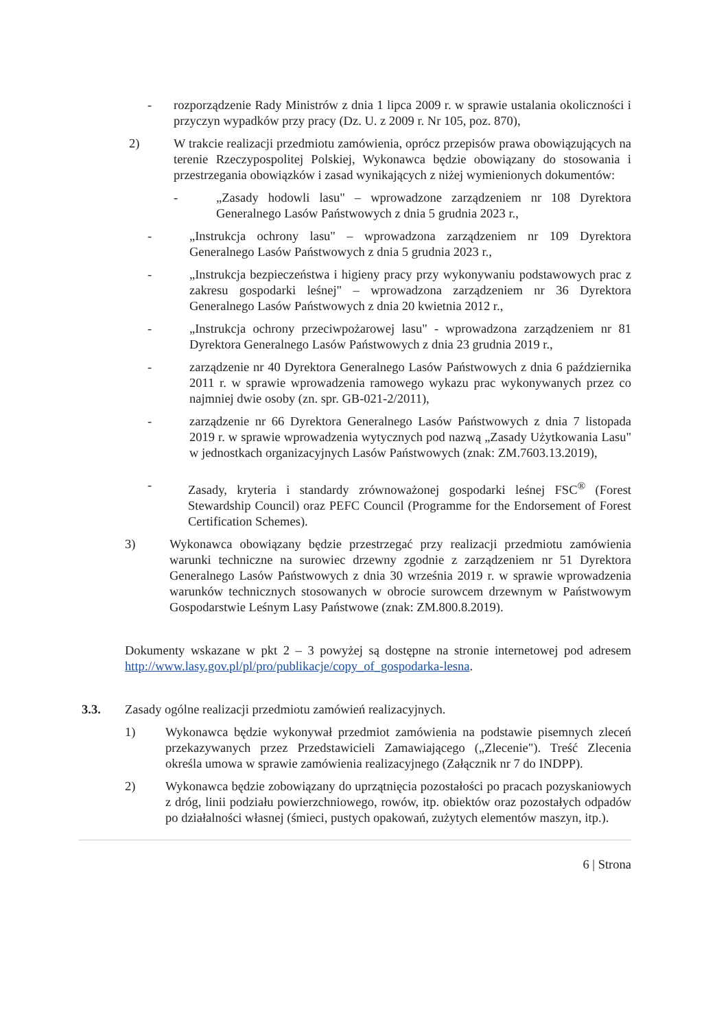- rozporządzenie Rady Ministrów z dnia 1 lipca 2009 r. w sprawie ustalania okoliczności i przyczyn wypadków przy pracy (Dz. U. z 2009 r. Nr 105, poz. 870),
2) W trakcie realizacji przedmiotu zamówienia, oprócz przepisów prawa obowiązujących na terenie Rzeczypospolitej Polskiej, Wykonawca będzie obowiązany do stosowania i przestrzegania obowiązków i zasad wynikających z niżej wymienionych dokumentów:
- „Zasady hodowli lasu" – wprowadzone zarządzeniem nr 108 Dyrektora Generalnego Lasów Państwowych z dnia 5 grudnia 2023 r.,
- „Instrukcja ochrony lasu" – wprowadzona zarządzeniem nr 109 Dyrektora Generalnego Lasów Państwowych z dnia 5 grudnia 2023 r.,
- „Instrukcja bezpieczeństwa i higieny pracy przy wykonywaniu podstawowych prac z zakresu gospodarki leśnej" – wprowadzona zarządzeniem nr 36 Dyrektora Generalnego Lasów Państwowych z dnia 20 kwietnia 2012 r.,
- „Instrukcja ochrony przeciwpożarowej lasu" - wprowadzona zarządzeniem nr 81 Dyrektora Generalnego Lasów Państwowych z dnia 23 grudnia 2019 r.,
- zarządzenie nr 40 Dyrektora Generalnego Lasów Państwowych z dnia 6 października 2011 r. w sprawie wprowadzenia ramowego wykazu prac wykonywanych przez co najmniej dwie osoby (zn. spr. GB-021-2/2011),
- zarządzenie nr 66 Dyrektora Generalnego Lasów Państwowych z dnia 7 listopada 2019 r. w sprawie wprowadzenia wytycznych pod nazwą „Zasady Użytkowania Lasu" w jednostkach organizacyjnych Lasów Państwowych (znak: ZM.7603.13.2019),
- Zasady, kryteria i standardy zrównoważonej gospodarki leśnej FSC<sup>®</sup> (Forest Stewardship Council) oraz PEFC Council (Programme for the Endorsement of Forest Certification Schemes).
3) Wykonawca obowiązany będzie przestrzegać przy realizacji przedmiotu zamówienia warunki techniczne na surowiec drzewny zgodnie z zarządzeniem nr 51 Dyrektora Generalnego Lasów Państwowych z dnia 30 września 2019 r. w sprawie wprowadzenia warunków technicznych stosowanych w obrocie surowcem drzewnym w Państwowym Gospodarstwie Leśnym Lasy Państwowe (znak: ZM.800.8.2019).
Dokumenty wskazane w pkt 2 – 3 powyżej są dostępne na stronie internetowej pod adresem http://www.lasy.gov.pl/pl/pro/publikacje/copy_of_gospodarka-lesna.
3.3. Zasady ogólne realizacji przedmiotu zamówień realizacyjnych.
1) Wykonawca będzie wykonywał przedmiot zamówienia na podstawie pisemnych zleceń przekazywanych przez Przedstawicieli Zamawiającego („Zlecenie"). Treść Zlecenia określa umowa w sprawie zamówienia realizacyjnego (Załącznik nr 7 do INDPP).
2) Wykonawca będzie zobowiązany do uprzątnięcia pozostałości po pracach pozyskaniowych z dróg, linii podziału powierzchniowego, rowów, itp. obiektów oraz pozostałych odpadów po działalności własnej (śmieci, pustych opakowań, zużytych elementów maszyn, itp.).
6 | Strona